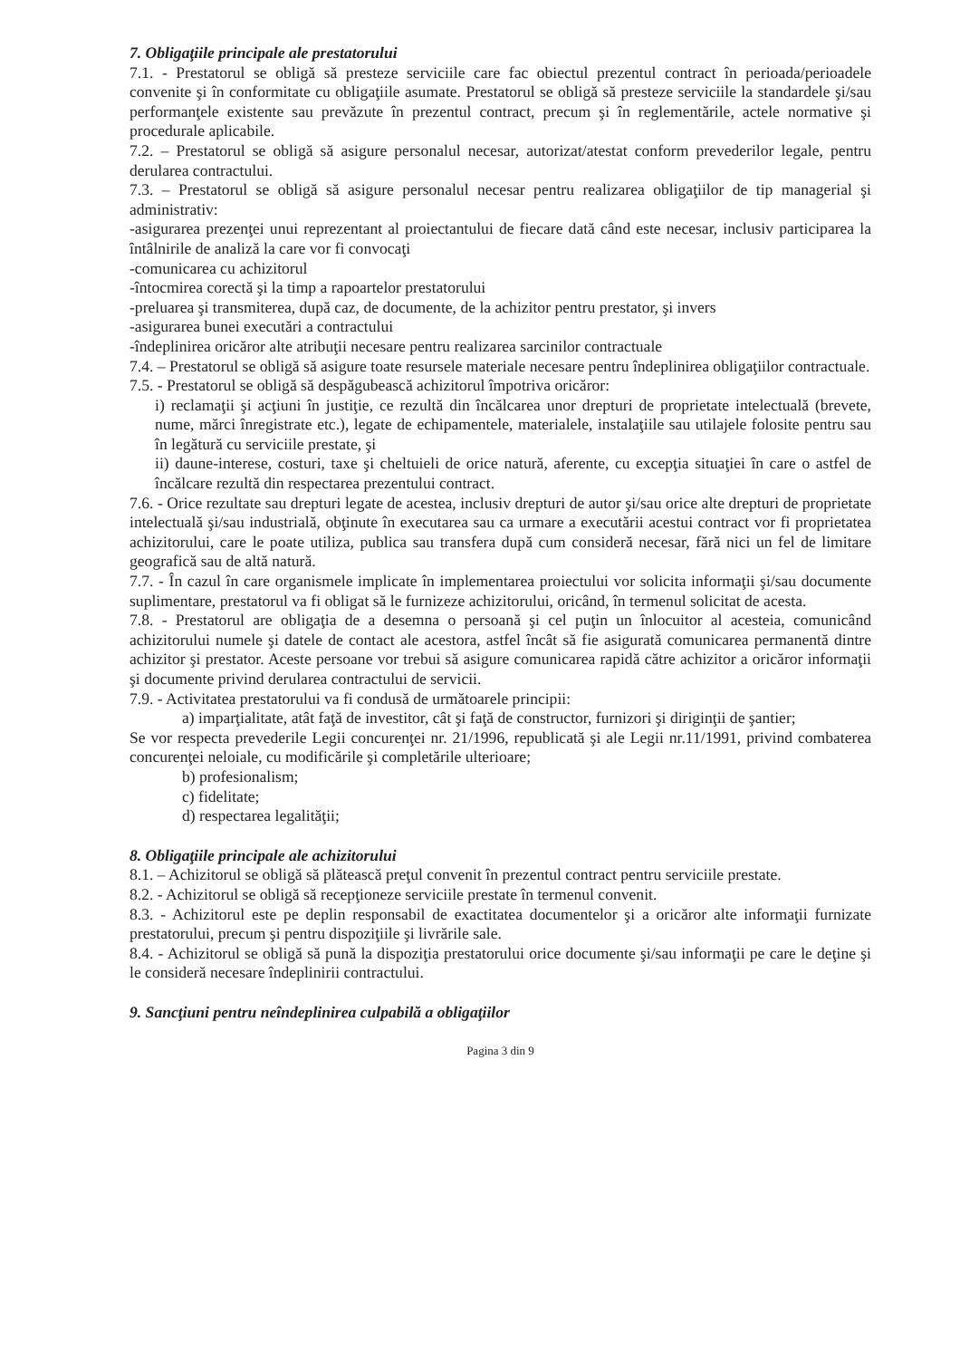7. Obligaţiile principale ale prestatorului
7.1. - Prestatorul se obligă să presteze serviciile care fac obiectul prezentul contract în perioada/perioadele convenite şi în conformitate cu obligaţiile asumate. Prestatorul se obligă să presteze serviciile la standardele şi/sau performanţele existente sau prevăzute în prezentul contract, precum şi în reglementările, actele normative şi procedurale aplicabile.
7.2. – Prestatorul se obligă să asigure personalul necesar, autorizat/atestat conform prevederilor legale, pentru derularea contractului.
7.3. – Prestatorul se obligă să asigure personalul necesar pentru realizarea obligaţiilor de tip managerial şi administrativ:
-asigurarea prezenţei unui reprezentant al proiectantului de fiecare dată când este necesar, inclusiv participarea la întâlnirile de analiză la care vor fi convocaţi
-comunicarea cu achizitorul
-întocmirea corectă şi la timp a rapoartelor prestatorului
-preluarea şi transmiterea, după caz, de documente, de la achizitor pentru prestator, şi invers
-asigurarea bunei executări a contractului
-îndeplinirea oricăror alte atribuţii necesare pentru realizarea sarcinilor contractuale
7.4. – Prestatorul se obligă să asigure toate resursele materiale necesare pentru îndeplinirea obligaţiilor contractuale.
7.5. - Prestatorul se obligă să despăgubească achizitorul împotriva oricăror:
i) reclamaţii şi acţiuni în justiţie, ce rezultă din încălcarea unor drepturi de proprietate intelectuală (brevete, nume, mărci înregistrate etc.), legate de echipamentele, materialele, instalaţiile sau utilajele folosite pentru sau în legătură cu serviciile prestate, şi
ii) daune-interese, costuri, taxe şi cheltuieli de orice natură, aferente, cu excepţia situaţiei în care o astfel de încălcare rezultă din respectarea prezentului contract.
7.6. - Orice rezultate sau drepturi legate de acestea, inclusiv drepturi de autor şi/sau orice alte drepturi de proprietate intelectuală şi/sau industrială, obţinute în executarea sau ca urmare a executării acestui contract vor fi proprietatea achizitorului, care le poate utiliza, publica sau transfera după cum consideră necesar, fără nici un fel de limitare geografică sau de altă natură.
7.7. - În cazul în care organismele implicate în implementarea proiectului vor solicita informaţii şi/sau documente suplimentare, prestatorul va fi obligat să le furnizeze achizitorului, oricând, în termenul solicitat de acesta.
7.8. - Prestatorul are obligaţia de a desemna o persoană şi cel puţin un înlocuitor al acesteia, comunicând achizitorului numele şi datele de contact ale acestora, astfel încât să fie asigurată comunicarea permanentă dintre achizitor şi prestator. Aceste persoane vor trebui să asigure comunicarea rapidă către achizitor a oricăror informaţii şi documente privind derularea contractului de servicii.
7.9. - Activitatea prestatorului va fi condusă de următoarele principii:
a) imparţialitate, atât faţă de investitor, cât şi faţă de constructor, furnizori şi diriginţii de şantier;
Se vor respecta prevederile Legii concurenţei nr. 21/1996, republicată şi ale Legii nr.11/1991, privind combaterea concurenţei neloiale, cu modificările şi completările ulterioare;
b) profesionalism;
c) fidelitate;
d) respectarea legalităţii;
8. Obligaţiile principale ale achizitorului
8.1. – Achizitorul se obligă să plătească preţul convenit în prezentul contract pentru serviciile prestate.
8.2. - Achizitorul se obligă să recepţioneze serviciile prestate în termenul convenit.
8.3. - Achizitorul este pe deplin responsabil de exactitatea documentelor şi a oricăror alte informaţii furnizate prestatorului, precum şi pentru dispoziţiile şi livrările sale.
8.4. - Achizitorul se obligă să pună la dispoziţia prestatorului orice documente şi/sau informaţii pe care le deţine şi le consideră necesare îndeplinirii contractului.
9. Sancţiuni pentru neîndeplinirea culpabilă a obligaţiilor
Pagina 3 din 9